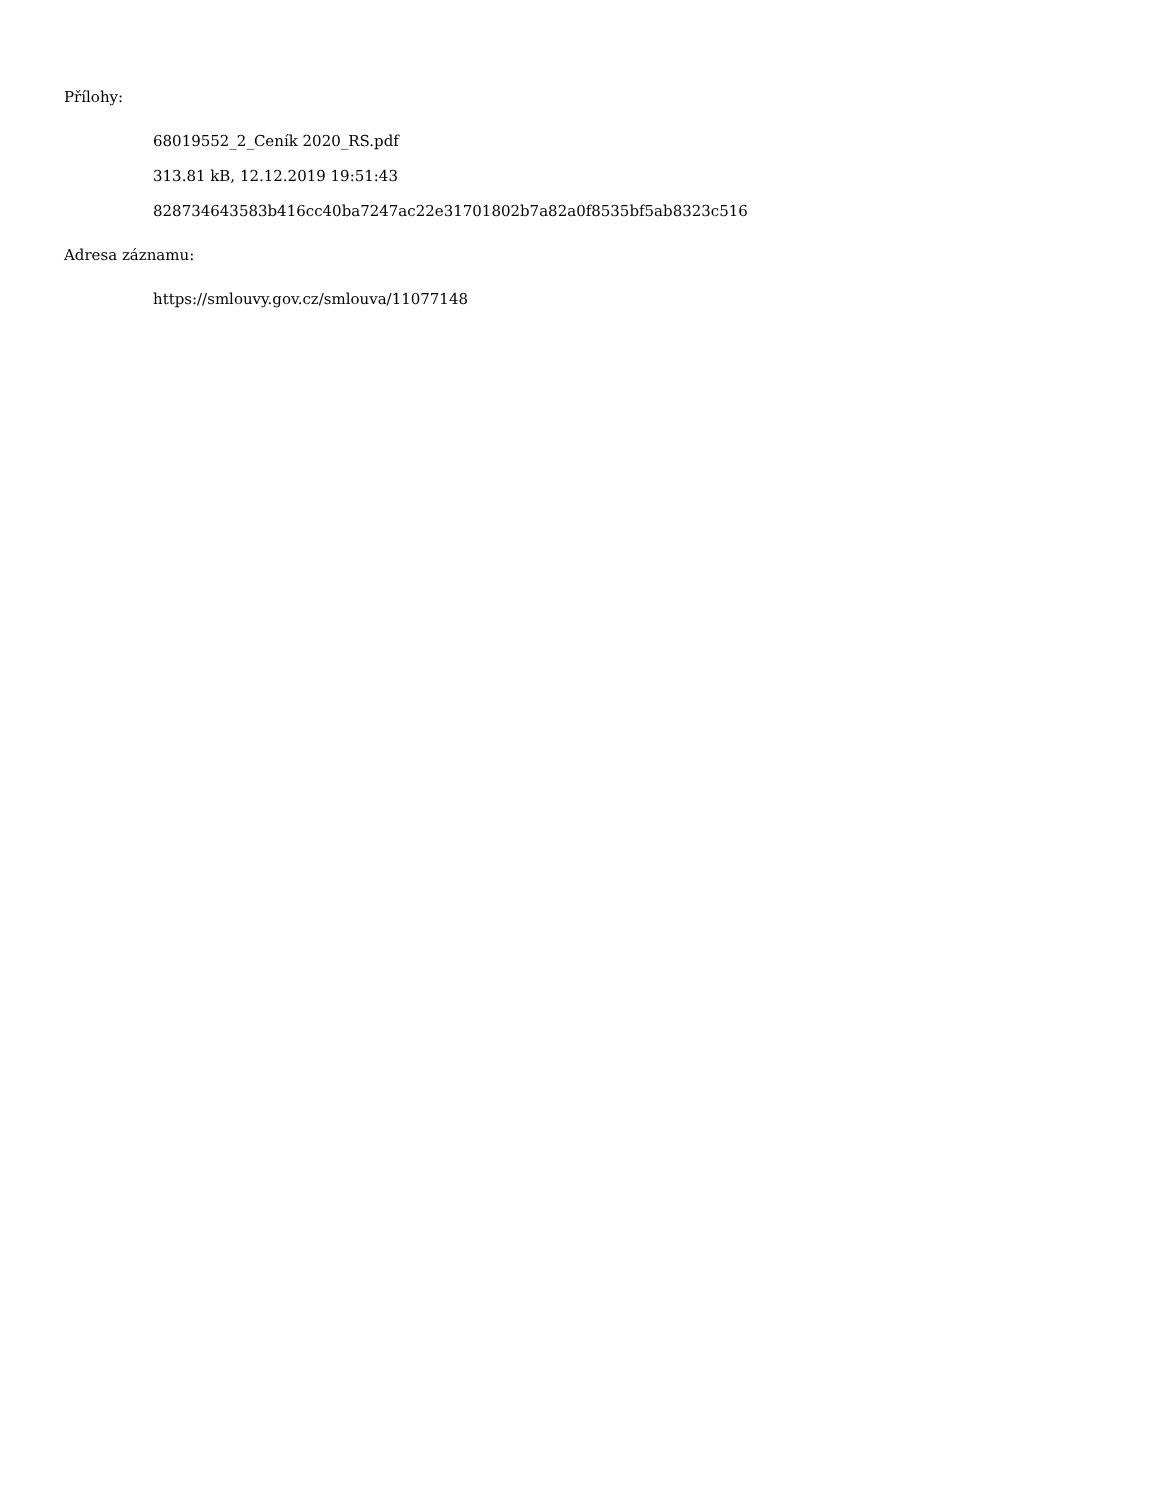Přílohy:
68019552_2_Ceník 2020_RS.pdf
313.81 kB, 12.12.2019 19:51:43
828734643583b416cc40ba7247ac22e31701802b7a82a0f8535bf5ab8323c516
Adresa záznamu:
https://smlouvy.gov.cz/smlouva/11077148